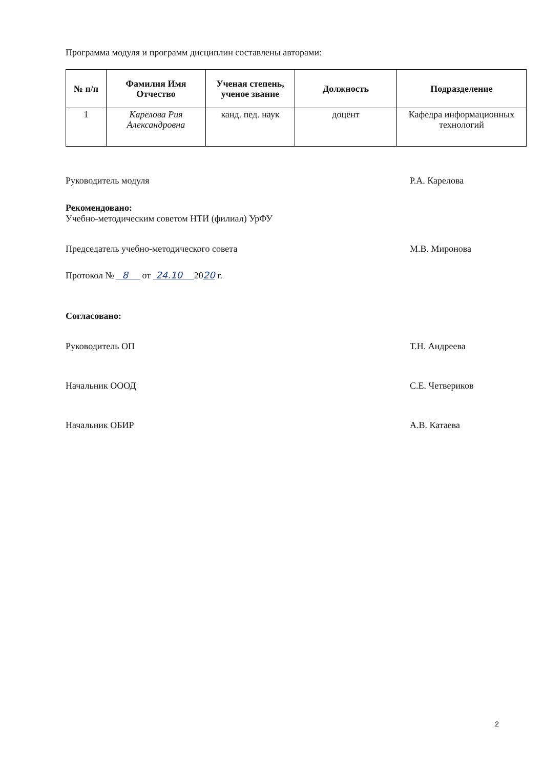Программа модуля и программ дисциплин составлены авторами:
| № п/п | Фамилия Имя Отчество | Ученая степень, ученое звание | Должность | Подразделение |
| --- | --- | --- | --- | --- |
| 1 | Карелова Рия Александровна | канд. пед. наук | доцент | Кафедра информационных технологий |
Руководитель модуля Р.А. Карелова
Рекомендовано:
Учебно-методическим советом НТИ (филиал) УрФУ
Председатель учебно-методического совета М.В. Миронова
Протокол № 8 от 24.10 2020 г.
Согласовано:
Руководитель ОП Т.Н. Андреева
Начальник ОООД С.Е. Четвериков
Начальник ОБИР А.В. Катаева
2